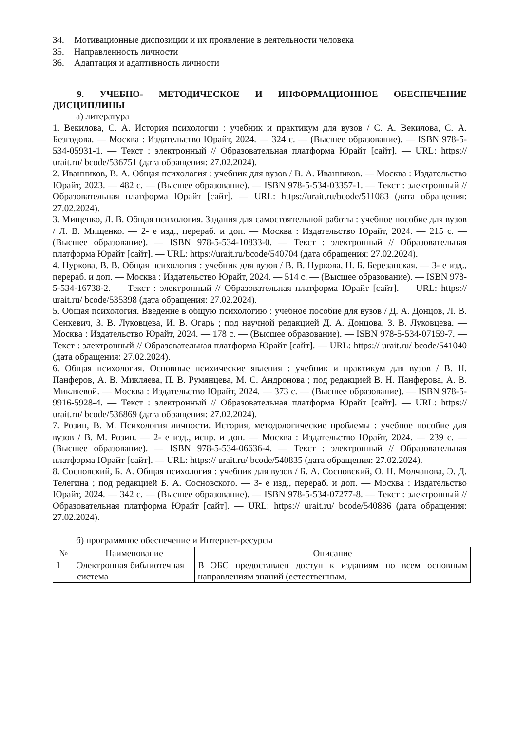34. Мотивационные диспозиции и их проявление в деятельности человека
35. Направленность личности
36. Адаптация и адаптивность личности
9. УЧЕБНО- МЕТОДИЧЕСКОЕ И ИНФОРМАЦИОННОЕ ОБЕСПЕЧЕНИЕ ДИСЦИПЛИНЫ
а) литература
1. Векилова, С. А. История психологии : учебник и практикум для вузов / С. А. Векилова, С. А. Безгодова. — Москва : Издательство Юрайт, 2024. — 324 с. — (Высшее образование). — ISBN 978-5-534-05931-1. — Текст : электронный // Образовательная платформа Юрайт [сайт]. — URL: https:// urait.ru/ bcode/536751 (дата обращения: 27.02.2024).
2. Иванников, В. А. Общая психология : учебник для вузов / В. А. Иванников. — Москва : Издательство Юрайт, 2023. — 482 с. — (Высшее образование). — ISBN 978-5-534-03357-1. — Текст : электронный // Образовательная платформа Юрайт [сайт]. — URL: https://urait.ru/bcode/511083 (дата обращения: 27.02.2024).
3. Мищенко, Л. В. Общая психология. Задания для самостоятельной работы : учебное пособие для вузов / Л. В. Мищенко. — 2- е изд., перераб. и доп. — Москва : Издательство Юрайт, 2024. — 215 с. — (Высшее образование). — ISBN 978-5-534-10833-0. — Текст : электронный // Образовательная платформа Юрайт [сайт]. — URL: https://urait.ru/bcode/540704 (дата обращения: 27.02.2024).
4. Нуркова, В. В. Общая психология : учебник для вузов / В. В. Нуркова, Н. Б. Березанская. — 3- е изд., перераб. и доп. — Москва : Издательство Юрайт, 2024. — 514 с. — (Высшее образование). — ISBN 978-5-534-16738-2. — Текст : электронный // Образовательная платформа Юрайт [сайт]. — URL: https:// urait.ru/ bcode/535398 (дата обращения: 27.02.2024).
5. Общая психология. Введение в общую психологию : учебное пособие для вузов / Д. А. Донцов, Л. В. Сенкевич, З. В. Луковцева, И. В. Огарь ; под научной редакцией Д. А. Донцова, З. В. Луковцева. — Москва : Издательство Юрайт, 2024. — 178 с. — (Высшее образование). — ISBN 978-5-534-07159-7. — Текст : электронный // Образовательная платформа Юрайт [сайт]. — URL: https:// urait.ru/ bcode/541040 (дата обращения: 27.02.2024).
6. Общая психология. Основные психические явления : учебник и практикум для вузов / В. Н. Панферов, А. В. Микляева, П. В. Румянцева, М. С. Андронова ; под редакцией В. Н. Панферова, А. В. Микляевой. — Москва : Издательство Юрайт, 2024. — 373 с. — (Высшее образование). — ISBN 978-5-9916-5928-4. — Текст : электронный // Образовательная платформа Юрайт [сайт]. — URL: https:// urait.ru/ bcode/536869 (дата обращения: 27.02.2024).
7. Розин, В. М. Психология личности. История, методологические проблемы : учебное пособие для вузов / В. М. Розин. — 2- е изд., испр. и доп. — Москва : Издательство Юрайт, 2024. — 239 с. — (Высшее образование). — ISBN 978-5-534-06636-4. — Текст : электронный // Образовательная платформа Юрайт [сайт]. — URL: https:// urait.ru/ bcode/540835 (дата обращения: 27.02.2024).
8. Сосновский, Б. А. Общая психология : учебник для вузов / Б. А. Сосновский, О. Н. Молчанова, Э. Д. Телегина ; под редакцией Б. А. Сосновского. — 3- е изд., перераб. и доп. — Москва : Издательство Юрайт, 2024. — 342 с. — (Высшее образование). — ISBN 978-5-534-07277-8. — Текст : электронный // Образовательная платформа Юрайт [сайт]. — URL: https:// urait.ru/ bcode/540886 (дата обращения: 27.02.2024).
б) программное обеспечение и Интернет-ресурсы
| № | Наименование | Описание |
| --- | --- | --- |
| 1 | Электронная библиотечная система | В ЭБС предоставлен доступ к изданиям по всем основным направлениям знаний (естественным, |